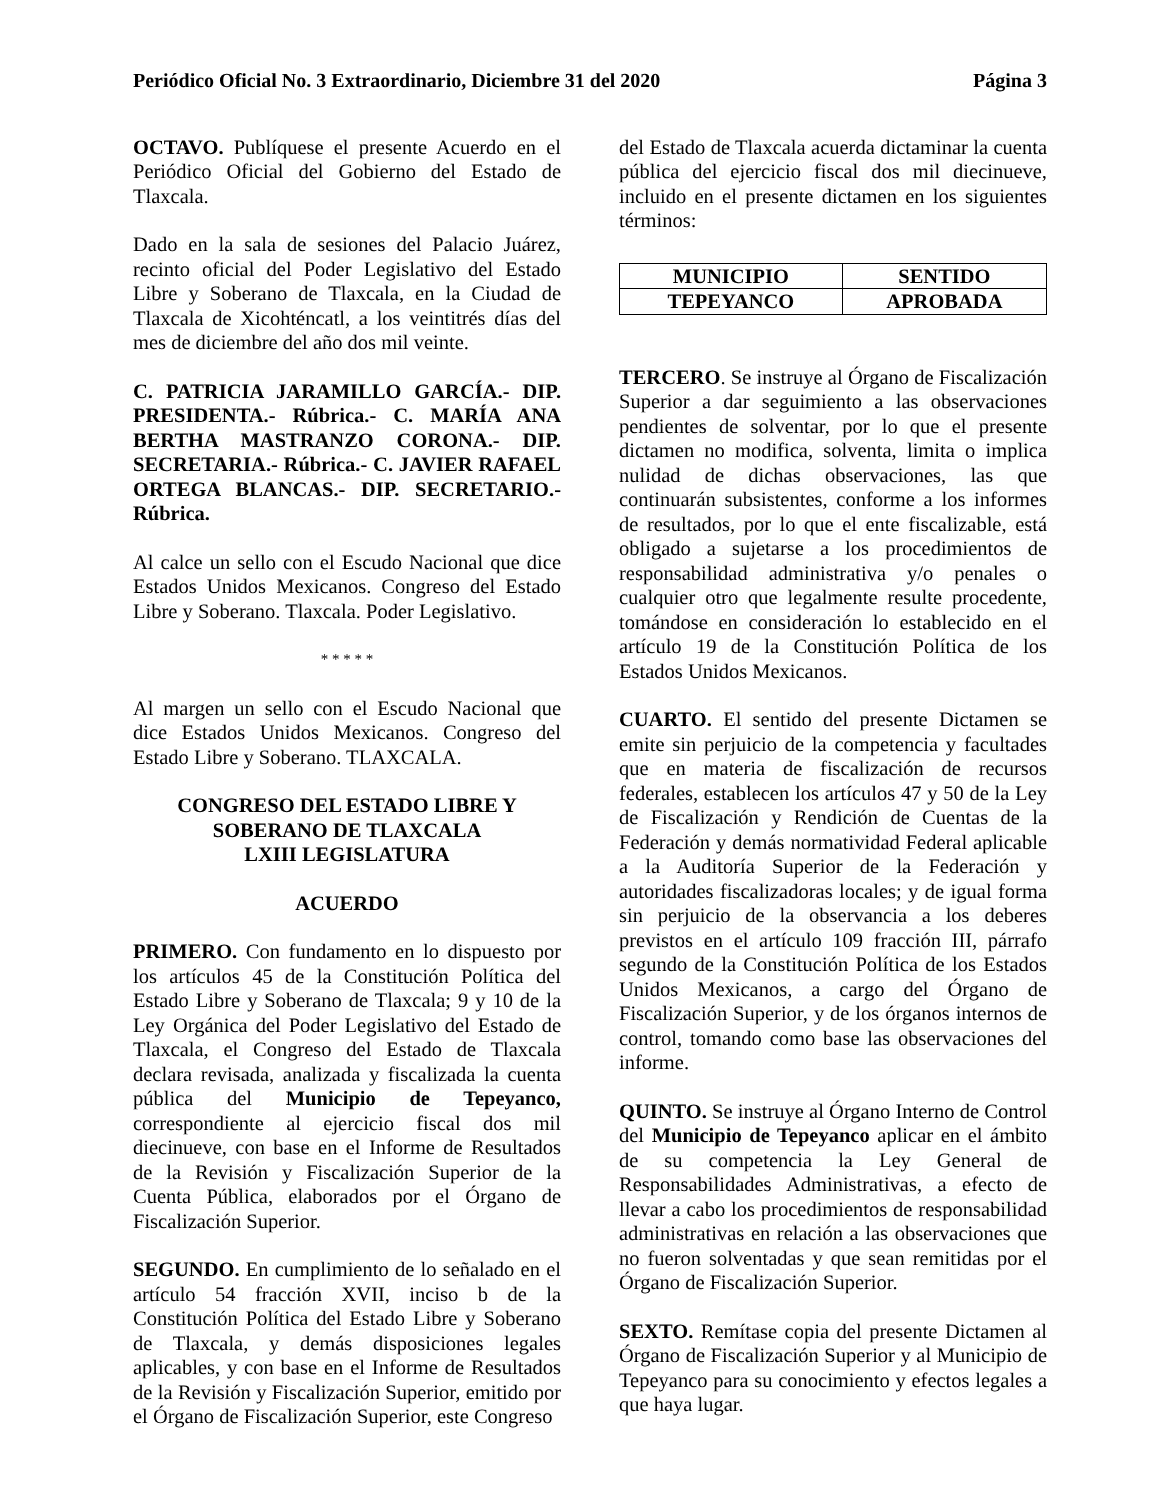Periódico Oficial No. 3 Extraordinario, Diciembre 31 del 2020 Página 3
OCTAVO. Publíquese el presente Acuerdo en el Periódico Oficial del Gobierno del Estado de Tlaxcala.
Dado en la sala de sesiones del Palacio Juárez, recinto oficial del Poder Legislativo del Estado Libre y Soberano de Tlaxcala, en la Ciudad de Tlaxcala de Xicohténcatl, a los veintitrés días del mes de diciembre del año dos mil veinte.
C. PATRICIA JARAMILLO GARCÍA.- DIP. PRESIDENTA.- Rúbrica.- C. MARÍA ANA BERTHA MASTRANZO CORONA.- DIP. SECRETARIA.- Rúbrica.- C. JAVIER RAFAEL ORTEGA BLANCAS.- DIP. SECRETARIO.- Rúbrica.
Al calce un sello con el Escudo Nacional que dice Estados Unidos Mexicanos. Congreso del Estado Libre y Soberano. Tlaxcala. Poder Legislativo.
* * * * *
Al margen un sello con el Escudo Nacional que dice Estados Unidos Mexicanos. Congreso del Estado Libre y Soberano. TLAXCALA.
CONGRESO DEL ESTADO LIBRE Y
SOBERANO DE TLAXCALA
LXIII LEGISLATURA
ACUERDO
PRIMERO. Con fundamento en lo dispuesto por los artículos 45 de la Constitución Política del Estado Libre y Soberano de Tlaxcala; 9 y 10 de la Ley Orgánica del Poder Legislativo del Estado de Tlaxcala, el Congreso del Estado de Tlaxcala declara revisada, analizada y fiscalizada la cuenta pública del Municipio de Tepeyanco, correspondiente al ejercicio fiscal dos mil diecinueve, con base en el Informe de Resultados de la Revisión y Fiscalización Superior de la Cuenta Pública, elaborados por el Órgano de Fiscalización Superior.
SEGUNDO. En cumplimiento de lo señalado en el artículo 54 fracción XVII, inciso b de la Constitución Política del Estado Libre y Soberano de Tlaxcala, y demás disposiciones legales aplicables, y con base en el Informe de Resultados de la Revisión y Fiscalización Superior, emitido por el Órgano de Fiscalización Superior, este Congreso
del Estado de Tlaxcala acuerda dictaminar la cuenta pública del ejercicio fiscal dos mil diecinueve, incluido en el presente dictamen en los siguientes términos:
| MUNICIPIO | SENTIDO |
| --- | --- |
| TEPEYANCO | APROBADA |
TERCERO. Se instruye al Órgano de Fiscalización Superior a dar seguimiento a las observaciones pendientes de solventar, por lo que el presente dictamen no modifica, solventa, limita o implica nulidad de dichas observaciones, las que continuarán subsistentes, conforme a los informes de resultados, por lo que el ente fiscalizable, está obligado a sujetarse a los procedimientos de responsabilidad administrativa y/o penales o cualquier otro que legalmente resulte procedente, tomándose en consideración lo establecido en el artículo 19 de la Constitución Política de los Estados Unidos Mexicanos.
CUARTO. El sentido del presente Dictamen se emite sin perjuicio de la competencia y facultades que en materia de fiscalización de recursos federales, establecen los artículos 47 y 50 de la Ley de Fiscalización y Rendición de Cuentas de la Federación y demás normatividad Federal aplicable a la Auditoría Superior de la Federación y autoridades fiscalizadoras locales; y de igual forma sin perjuicio de la observancia a los deberes previstos en el artículo 109 fracción III, párrafo segundo de la Constitución Política de los Estados Unidos Mexicanos, a cargo del Órgano de Fiscalización Superior, y de los órganos internos de control, tomando como base las observaciones del informe.
QUINTO. Se instruye al Órgano Interno de Control del Municipio de Tepeyanco aplicar en el ámbito de su competencia la Ley General de Responsabilidades Administrativas, a efecto de llevar a cabo los procedimientos de responsabilidad administrativas en relación a las observaciones que no fueron solventadas y que sean remitidas por el Órgano de Fiscalización Superior.
SEXTO. Remítase copia del presente Dictamen al Órgano de Fiscalización Superior y al Municipio de Tepeyanco para su conocimiento y efectos legales a que haya lugar.